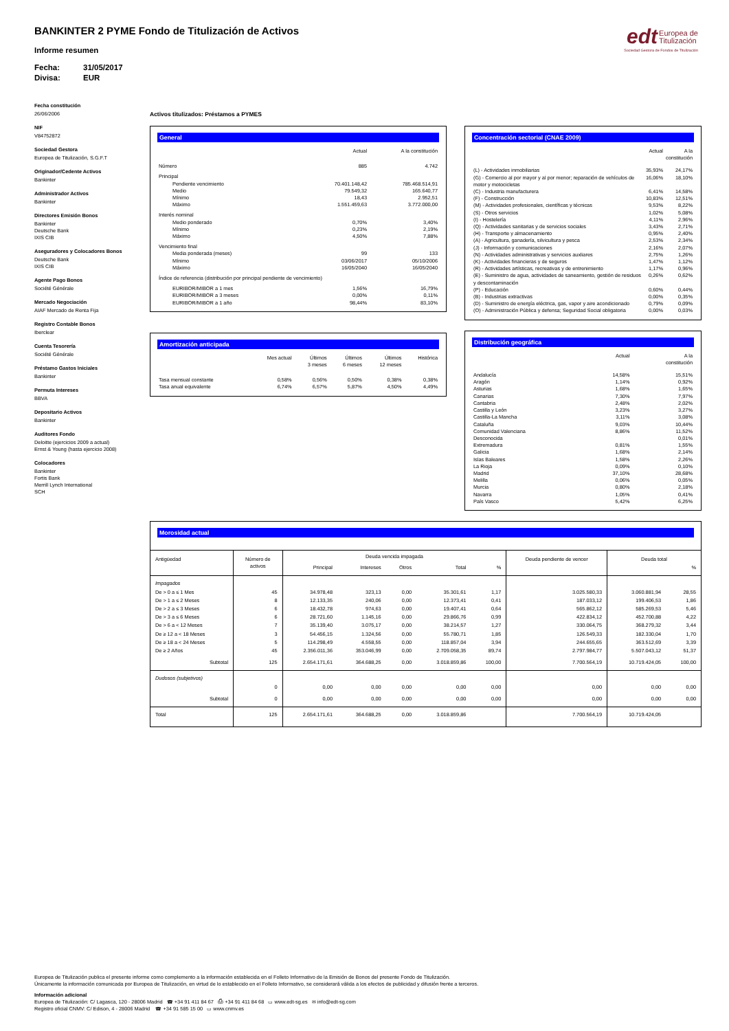BANKINTER 2 PYME Fondo de Titulización de Activos
Informe resumen
Fecha: 31/05/2017
Divisa: EUR
edt Europea de
Titulización
Sociedad Gestora de Fondos de Titulización
Fecha constitución
26/06/2006
NIF
V84752872
Sociedad Gestora
Europea de Titulización, S.G.F.T
Originador/Cedente Activos
Bankinter
Administrador Activos
Bankinter
Directores Emisión Bonos
Bankinter
Deutsche Bank
IXIS CIB
Aseguradores y Colocadores Bonos
Deutsche Bank
IXIS CIB
Agente Pago Bonos
Société Générale
Mercado Negociación
AIAF Mercado de Renta Fija
Registro Contable Bonos
Iberclear
Cuenta Tesorería
Société Générale
Préstamo Gastos Iniciales
Bankinter
Permuta Intereses
BBVA
Depositario Activos
Bankinter
Auditores Fondo
Deloitte (ejercicios 2009 a actual)
Ernst & Young (hasta ejercicio 2008)
Colocadores
Bankinter
Fortis Bank
Merrill Lynch International
SCH
Activos titulizados: Préstamos a PYMES
General
| | Actual | A la constitución |
| --- | --- | --- |
| Número | 885 | 4.742 |
| Principal | | |
| Pendiente vencimiento | 70.401.148,42 | 785.468.514,91 |
| Medio | 79.549,32 | 165.640,77 |
| Mínimo | 18,43 | 2.952,51 |
| Máximo | 1.551.459,63 | 3.772.000,00 |
| Interés nominal | | |
| Medio ponderado | 0,70% | 3,40% |
| Mínimo | 0,23% | 2,19% |
| Máximo | 4,50% | 7,88% |
| Vencimiento final | | |
| Media ponderada (meses) | 99 | 133 |
| Mínimo | 03/06/2017 | 05/10/2006 |
| Máximo | 16/05/2040 | 16/05/2040 |
| Índice de referencia (distribución por principal pendiente de vencimiento) | | |
| EURIBOR/MIBOR a 1 mes | 1,56% | 16,79% |
| EURIBOR/MIBOR a 3 meses | 0,00% | 0,11% |
| EURIBOR/MIBOR a 1 año | 98,44% | 83,10% |
Amortización anticipada
| | Mes actual | Últimos 3 meses | Últimos 6 meses | Últimos 12 meses | Histórica |
| --- | --- | --- | --- | --- | --- |
| Tasa mensual constante | 0,58% | 0,56% | 0,50% | 0,38% | 0,38% |
| Tasa anual equivalente | 6,74% | 6,57% | 5,87% | 4,50% | 4,49% |
Concentración sectorial (CNAE 2009)
| | Actual | A la constitución |
| --- | --- | --- |
| (L) - Actividades inmobiliarias | 35,93% | 24,17% |
| (G) - Comercio al por mayor y al por menor; reparación de vehículos de motor y motocicletas | 16,06% | 18,10% |
| (C) - Industria manufacturera | 6,41% | 14,58% |
| (F) - Construcción | 10,83% | 12,51% |
| (M) - Actividades profesionales, científicas y técnicas | 9,53% | 8,22% |
| (S) - Otros servicios | 1,02% | 5,08% |
| (I) - Hostelería | 4,11% | 2,96% |
| (Q) - Actividades sanitarias y de servicios sociales | 3,43% | 2,71% |
| (H) - Transporte y almacenamiento | 0,95% | 2,40% |
| (A) - Agricultura, ganadería, silvicultura y pesca | 2,53% | 2,34% |
| (J) - Información y comunicaciones | 2,16% | 2,07% |
| (N) - Actividades administrativas y servicios auxliares | 2,75% | 1,26% |
| (K) - Actividades financieras y de seguros | 1,47% | 1,12% |
| (R) - Actividades artísticas, recreativas y de entrenimiento | 1,17% | 0,96% |
| (E) - Suministro de agua, actividades de saneamiento, gestión de residuos y descontaminación | 0,26% | 0,62% |
| (P) - Educación | 0,60% | 0,44% |
| (B) - Industrias extractivas | 0,00% | 0,35% |
| (D) - Suministro de energía eléctrica, gas, vapor y aire acondicionado | 0,79% | 0,09% |
| (O) - Administración Pública y defensa; Seguridad Social obligatoria | 0,00% | 0,03% |
Distribución geográfica
| | Actual | A la constitución |
| --- | --- | --- |
| Andalucía | 14,58% | 15,51% |
| Aragón | 1,14% | 0,92% |
| Asturias | 1,68% | 1,65% |
| Canarias | 7,30% | 7,97% |
| Cantabria | 2,48% | 2,02% |
| Castilla y León | 3,23% | 3,27% |
| Castilla-La Mancha | 3,11% | 3,08% |
| Cataluña | 9,03% | 10,44% |
| Comunidad Valenciana | 8,86% | 11,52% |
| Desconocida | | 0,01% |
| Extremadura | 0,81% | 1,55% |
| Galicia | 1,68% | 2,14% |
| Islas Baleares | 1,58% | 2,26% |
| La Rioja | 0,09% | 0,10% |
| Madrid | 37,10% | 28,68% |
| Melilla | 0,06% | 0,05% |
| Murcia | 0,80% | 2,18% |
| Navarra | 1,05% | 0,41% |
| País Vasco | 5,42% | 6,25% |
Morosidad actual
| Antigüedad | Número de activos | Deuda vencida impagada | | | | | Deuda pendiente de vencer | Deuda total | |
| | | Principal | Intereses | Otros | Total | % | | | % |
| Impagados | | | | | | | | | |
| De > 0 a ≤ 1 Mes | 45 | 34.978,48 | 323,13 | 0,00 | 35.301,61 | 1,17 | 3.025.580,33 | 3.060.881,94 | 28,55 |
| De > 1 a ≤ 2 Meses | 8 | 12.133,35 | 240,06 | 0,00 | 12.373,41 | 0,41 | 187.033,12 | 199.406,53 | 1,86 |
| De > 2 a ≤ 3 Meses | 6 | 18.432,78 | 974,63 | 0,00 | 19.407,41 | 0,64 | 565.862,12 | 585.269,53 | 5,46 |
| De > 3 a ≤ 6 Meses | 6 | 28.721,60 | 1.145,16 | 0,00 | 29.866,76 | 0,99 | 422.834,12 | 452.700,88 | 4,22 |
| De > 6 a < 12 Meses | 7 | 35.139,40 | 3.075,17 | 0,00 | 38.214,57 | 1,27 | 330.064,75 | 368.279,32 | 3,44 |
| De ≥ 12 a < 18 Meses | 3 | 54.456,15 | 1.324,56 | 0,00 | 55.780,71 | 1,85 | 126.549,33 | 182.330,04 | 1,70 |
| De ≥ 18 a < 24 Meses | 5 | 114.298,49 | 4.558,55 | 0,00 | 118.857,04 | 3,94 | 244.655,65 | 363.512,69 | 3,39 |
| De ≥ 2 Años | 45 | 2.356.011,36 | 353.046,99 | 0,00 | 2.709.058,35 | 89,74 | 2.797.984,77 | 5.507.043,12 | 51,37 |
| Subtotal | 125 | 2.654.171,61 | 364.688,25 | 0,00 | 3.018.859,86 | 100,00 | 7.700.564,19 | 10.719.424,05 | 100,00 |
| Dudosos (subjetivos) | | | | | | | | | |
| | 0 | 0,00 | 0,00 | 0,00 | 0,00 | 0,00 | 0,00 | 0,00 | 0,00 |
| Subtotal | 0 | 0,00 | 0,00 | 0,00 | 0,00 | 0,00 | 0,00 | 0,00 | 0,00 |
| Total | 125 | 2.654.171,61 | 364.688,25 | 0,00 | 3.018.859,86 | | 7.700.564,19 | 10.719.424,05 | |
Europea de Titulización publica el presente informe como complemento a la información establecida en el Folleto Informativo de la Emisión de Bonos del presente Fondo de Titulización.
Únicamente la información comunicada por Europea de Titulización, en virtud de lo establecido en el Folleto Informativo, se considerará válida a los efectos de publicidad y difusión frente a terceros.
Información adicional
Europea de Titulización: C/ Lagasca, 120 - 28006 Madrid ☎ +34 91 411 84 67 ⎙ +34 91 411 84 68 ▭ www.edt-sg.es ✉ info@edt-sg.com
Registro oficial CNMV: C/ Edison, 4 - 28006 Madrid ☎ +34 91 585 15 00 ▭ www.cnmv.es